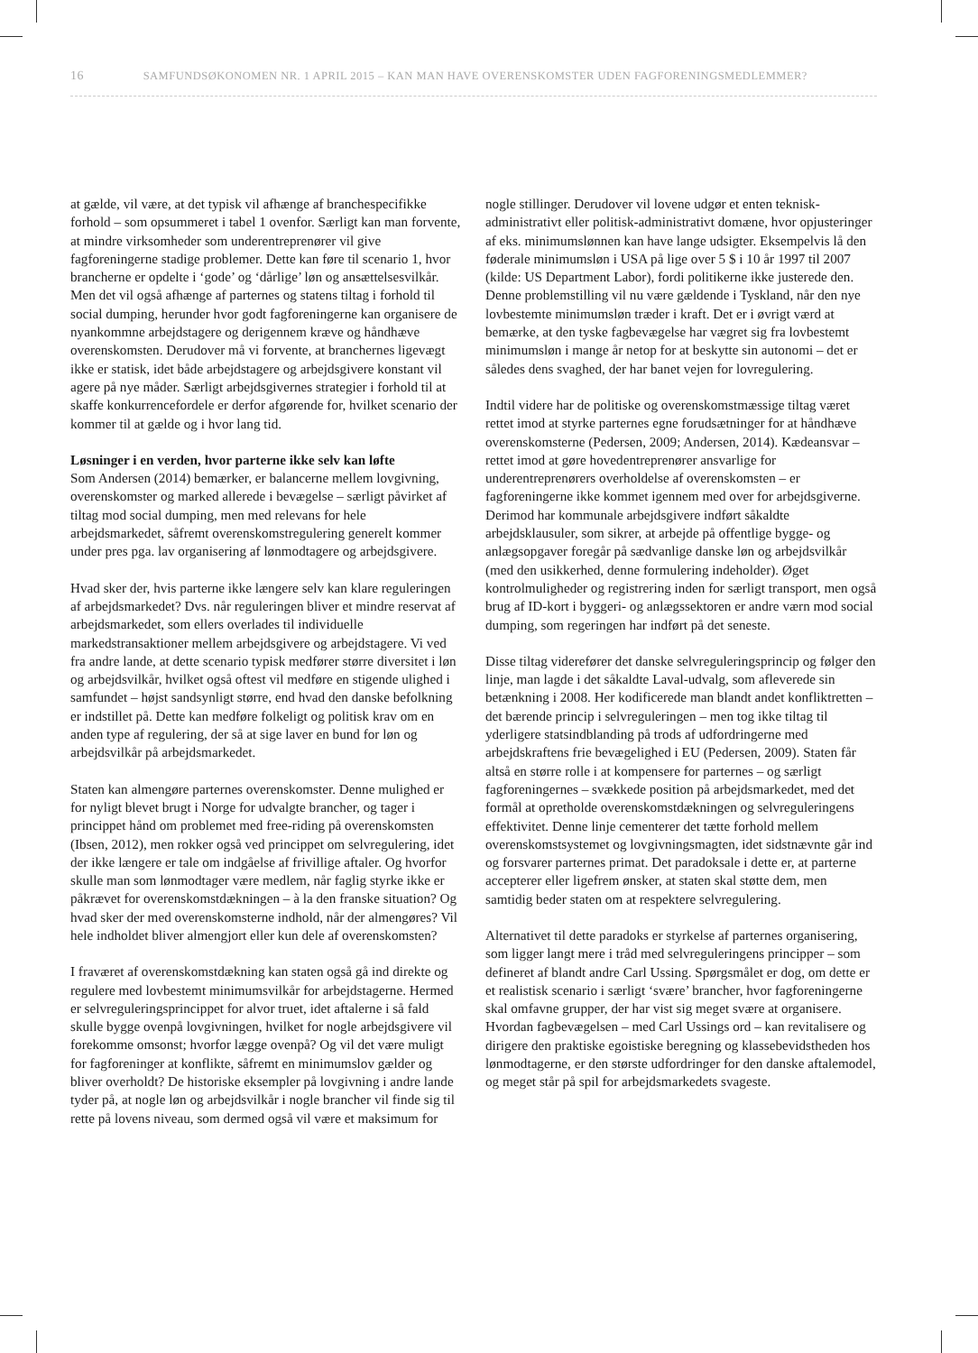16 SAMFUNDSØKONOMEN NR. 1 APRIL 2015 – KAN MAN HAVE OVERENSKOMSTER UDEN FAGFORENINGSMEDLEMMER?
at gælde, vil være, at det typisk vil afhænge af branchespecifikke forhold – som opsummeret i tabel 1 ovenfor. Særligt kan man forvente, at mindre virksomheder som underentreprenører vil give fagforeningerne stadige problemer. Dette kan føre til scenario 1, hvor brancherne er opdelte i ‘gode’ og ‘dårlige’ løn og ansættelsesvilkår. Men det vil også afhænge af parternes og statens tiltag i forhold til social dumping, herunder hvor godt fagforeningerne kan organisere de nyankommne arbejdstagere og derigennem kræve og håndhæve overenskomsten. Derudover må vi forvente, at branchernes ligevægt ikke er statisk, idet både arbejdstagere og arbejdsgivere konstant vil agere på nye måder. Særligt arbejdsgivernes strategier i forhold til at skaffe konkurrencefordele er derfor afgørende for, hvilket scenario der kommer til at gælde og i hvor lang tid.
Løsninger i en verden, hvor parterne ikke selv kan løfte
Som Andersen (2014) bemærker, er balancerne mellem lovgivning, overenskomster og marked allerede i bevægelse – særligt påvirket af tiltag mod social dumping, men med relevans for hele arbejdsmarkedet, såfremt overenskomstregulering generelt kommer under pres pga. lav organisering af lønmodtagere og arbejdsgivere.
Hvad sker der, hvis parterne ikke længere selv kan klare reguleringen af arbejdsmarkedet? Dvs. når reguleringen bliver et mindre reservat af arbejdsmarkedet, som ellers overlades til individuelle markedstransaktioner mellem arbejdsgivere og arbejdstagere. Vi ved fra andre lande, at dette scenario typisk medfører større diversitet i løn og arbejdsvilkår, hvilket også oftest vil medføre en stigende ulighed i samfundet – højst sandsynligt større, end hvad den danske befolkning er indstillet på. Dette kan medføre folkeligt og politisk krav om en anden type af regulering, der så at sige laver en bund for løn og arbejdsvilkår på arbejdsmarkedet.
Staten kan almengøre parternes overenskomster. Denne mulighed er for nyligt blevet brugt i Norge for udvalgte brancher, og tager i princippet hånd om problemet med free-riding på overenskomsten (Ibsen, 2012), men rokker også ved princippet om selvregulering, idet der ikke længere er tale om indgåelse af frivillige aftaler. Og hvorfor skulle man som lønmodtager være medlem, når faglig styrke ikke er påkrævet for overenskomstdækningen – à la den franske situation? Og hvad sker der med overenskomsterne indhold, når der almengøres? Vil hele indholdet bliver almengjort eller kun dele af overenskomsten?
I fraværet af overenskomstdækning kan staten også gå ind direkte og regulere med lovbestemt minimumsvilkår for arbejdstagerne. Hermed er selvreguleringsprincippet for alvor truet, idet aftalerne i så fald skulle bygge ovenpå lovgivningen, hvilket for nogle arbejdsgivere vil forekomme omsonst; hvorfor lægge ovenpå? Og vil det være muligt for fagforeninger at konflikte, såfremt en minimumslov gælder og bliver overholdt? De historiske eksempler på lovgivning i andre lande tyder på, at nogle løn og arbejdsvilkår i nogle brancher vil finde sig til rette på lovens niveau, som dermed også vil være et maksimum for
nogle stillinger. Derudover vil lovene udgør et enten teknisk-administrativt eller politisk-administrativt domæne, hvor opjusteringer af eks. minimumslønnen kan have lange udsigter. Eksempelvis lå den føderale minimumsløn i USA på lige over 5 $ i 10 år 1997 til 2007 (kilde: US Department Labor), fordi politikerne ikke justerede den. Denne problemstilling vil nu være gældende i Tyskland, når den nye lovbestemte minimumsløn træder i kraft. Det er i øvrigt værd at bemærke, at den tyske fagbevægelse har vægret sig fra lovbestemt minimumsløn i mange år netop for at beskytte sin autonomi – det er således dens svaghed, der har banet vejen for lovregulering.
Indtil videre har de politiske og overenskomstmæssige tiltag været rettet imod at styrke parternes egne forudsætninger for at håndhæve overenskomsterne (Pedersen, 2009; Andersen, 2014). Kædeansvar – rettet imod at gøre hovedentreprenører ansvarlige for underentreprenørers overholdelse af overenskomsten – er fagforeningerne ikke kommet igennem med over for arbejdsgiverne. Derimod har kommunale arbejdsgivere indført såkaldte arbejdsklausuler, som sikrer, at arbejde på offentlige bygge- og anlægsopgaver foregår på sædvanlige danske løn og arbejdsvilkår (med den usikkerhed, denne formulering indeholder). Øget kontrolmuligheder og registrering inden for særligt transport, men også brug af ID-kort i byggeri- og anlægssektoren er andre værn mod social dumping, som regeringen har indført på det seneste.
Disse tiltag viderefører det danske selvreguleringsprincip og følger den linje, man lagde i det såkaldte Laval-udvalg, som afleverede sin betænkning i 2008. Her kodificerede man blandt andet konfliktretten – det bærende princip i selvreguleringen – men tog ikke tiltag til yderligere statsindblanding på trods af udfordringerne med arbejdskraftens frie bevægelighed i EU (Pedersen, 2009). Staten får altså en større rolle i at kompensere for parternes – og særligt fagforeningernes – svækkede position på arbejdsmarkedet, med det formål at opretholde overenskomstdækningen og selvreguleringens effektivitet. Denne linje cementerer det tætte forhold mellem overenskomstsystemet og lovgivningsmagten, idet sidstnævnte går ind og forsvarer parternes primat. Det paradoksale i dette er, at parterne accepterer eller ligefrem ønsker, at staten skal støtte dem, men samtidig beder staten om at respektere selvregulering.
Alternativet til dette paradoks er styrkelse af parternes organisering, som ligger langt mere i tråd med selvreguleringens principper – som defineret af blandt andre Carl Ussing. Spørgsmålet er dog, om dette er et realistisk scenario i særligt ‘svære’ brancher, hvor fagforeningerne skal omfavne grupper, der har vist sig meget svære at organisere. Hvordan fagbevægelsen – med Carl Ussings ord – kan revitalisere og dirigere den praktiske egoistiske beregning og klassebevidstheden hos lønmodtagerne, er den største udfordringer for den danske aftalemodel, og meget står på spil for arbejdsmarkedets svageste.